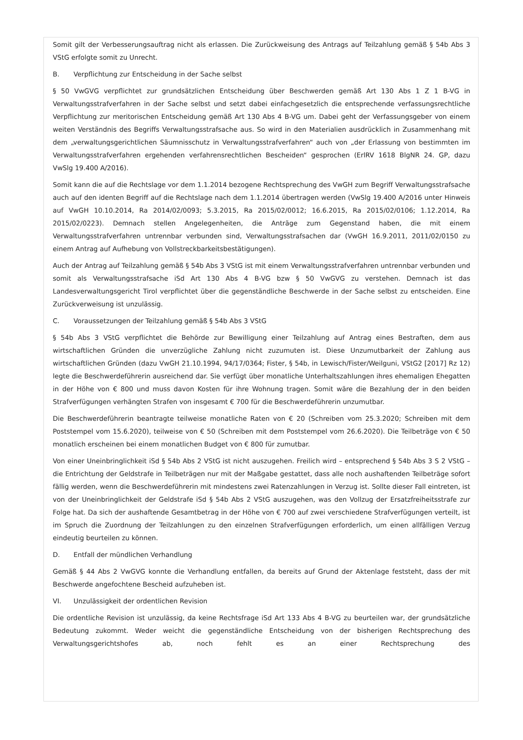Somit gilt der Verbesserungsauftrag nicht als erlassen. Die Zurückweisung des Antrags auf Teilzahlung gemäß § 54b Abs 3 VStG erfolgte somit zu Unrecht.
B. Verpflichtung zur Entscheidung in der Sache selbst
§ 50 VwGVG verpflichtet zur grundsätzlichen Entscheidung über Beschwerden gemäß Art 130 Abs 1 Z 1 B-VG in Verwaltungsstrafverfahren in der Sache selbst und setzt dabei einfachgesetzlich die entsprechende verfassungsrechtliche Verpflichtung zur meritorischen Entscheidung gemäß Art 130 Abs 4 B-VG um. Dabei geht der Verfassungsgeber von einem weiten Verständnis des Begriffs Verwaltungsstrafsache aus. So wird in den Materialien ausdrücklich in Zusammenhang mit dem „verwaltungsgerichtlichen Säumnisschutz in Verwaltungsstrafverfahren“ auch von „der Erlassung von bestimmten im Verwaltungsstrafverfahren ergehenden verfahrensrechtlichen Bescheiden“ gesprochen (ErlRV 1618 BlgNR 24. GP, dazu VwSlg 19.400 A/2016).
Somit kann die auf die Rechtslage vor dem 1.1.2014 bezogene Rechtsprechung des VwGH zum Begriff Verwaltungsstrafsache auch auf den identen Begriff auf die Rechtslage nach dem 1.1.2014 übertragen werden (VwSlg 19.400 A/2016 unter Hinweis auf VwGH 10.10.2014, Ra 2014/02/0093; 5.3.2015, Ra 2015/02/0012; 16.6.2015, Ra 2015/02/0106; 1.12.2014, Ra 2015/02/0223). Demnach stellen Angelegenheiten, die Anträge zum Gegenstand haben, die mit einem Verwaltungsstrafverfahren untrennbar verbunden sind, Verwaltungsstrafsachen dar (VwGH 16.9.2011, 2011/02/0150 zu einem Antrag auf Aufhebung von Vollstreckbarkeitsbestätigungen).
Auch der Antrag auf Teilzahlung gemäß § 54b Abs 3 VStG ist mit einem Verwaltungsstrafverfahren untrennbar verbunden und somit als Verwaltungsstrafsache iSd Art 130 Abs 4 B-VG bzw § 50 VwGVG zu verstehen. Demnach ist das Landesverwaltungsgericht Tirol verpflichtet über die gegenständliche Beschwerde in der Sache selbst zu entscheiden. Eine Zurückverweisung ist unzulässig.
C. Voraussetzungen der Teilzahlung gemäß § 54b Abs 3 VStG
§ 54b Abs 3 VStG verpflichtet die Behörde zur Bewilligung einer Teilzahlung auf Antrag eines Bestraften, dem aus wirtschaftlichen Gründen die unverzügliche Zahlung nicht zuzumuten ist. Diese Unzumutbarkeit der Zahlung aus wirtschaftlichen Gründen (dazu VwGH 21.10.1994, 94/17/0364; Fister, § 54b, in Lewisch/Fister/Weilguni, VStG2 [2017] Rz 12) legte die Beschwerdeführerin ausreichend dar. Sie verfügt über monatliche Unterhaltszahlungen ihres ehemaligen Ehegatten in der Höhe von € 800 und muss davon Kosten für ihre Wohnung tragen. Somit wäre die Bezahlung der in den beiden Strafverfügungen verhängten Strafen von insgesamt € 700 für die Beschwerdeführerin unzumutbar.
Die Beschwerdeführerin beantragte teilweise monatliche Raten von € 20 (Schreiben vom 25.3.2020; Schreiben mit dem Poststempel vom 15.6.2020), teilweise von € 50 (Schreiben mit dem Poststempel vom 26.6.2020). Die Teilbeträge von € 50 monatlich erscheinen bei einem monatlichen Budget von € 800 für zumutbar.
Von einer Uneinbringlichkeit iSd § 54b Abs 2 VStG ist nicht auszugehen. Freilich wird – entsprechend § 54b Abs 3 S 2 VStG – die Entrichtung der Geldstrafe in Teilbeträgen nur mit der Maßgabe gestattet, dass alle noch aushaftenden Teilbeträge sofort fällig werden, wenn die Beschwerdeführerin mit mindestens zwei Ratenzahlungen in Verzug ist. Sollte dieser Fall eintreten, ist von der Uneinbringlichkeit der Geldstrafe iSd § 54b Abs 2 VStG auszugehen, was den Vollzug der Ersatzfreiheitsstrafe zur Folge hat. Da sich der aushaftende Gesamtbetrag in der Höhe von € 700 auf zwei verschiedene Strafverfügungen verteilt, ist im Spruch die Zuordnung der Teilzahlungen zu den einzelnen Strafverfügungen erforderlich, um einen allfälligen Verzug eindeutig beurteilen zu können.
D. Entfall der mündlichen Verhandlung
Gemäß § 44 Abs 2 VwGVG konnte die Verhandlung entfallen, da bereits auf Grund der Aktenlage feststeht, dass der mit Beschwerde angefochtene Bescheid aufzuheben ist.
VI. Unzulässigkeit der ordentlichen Revision
Die ordentliche Revision ist unzulässig, da keine Rechtsfrage iSd Art 133 Abs 4 B-VG zu beurteilen war, der grundsätzliche Bedeutung zukommt. Weder weicht die gegenständliche Entscheidung von der bisherigen Rechtsprechung des Verwaltungsgerichtshofes ab, noch fehlt es an einer Rechtsprechung des